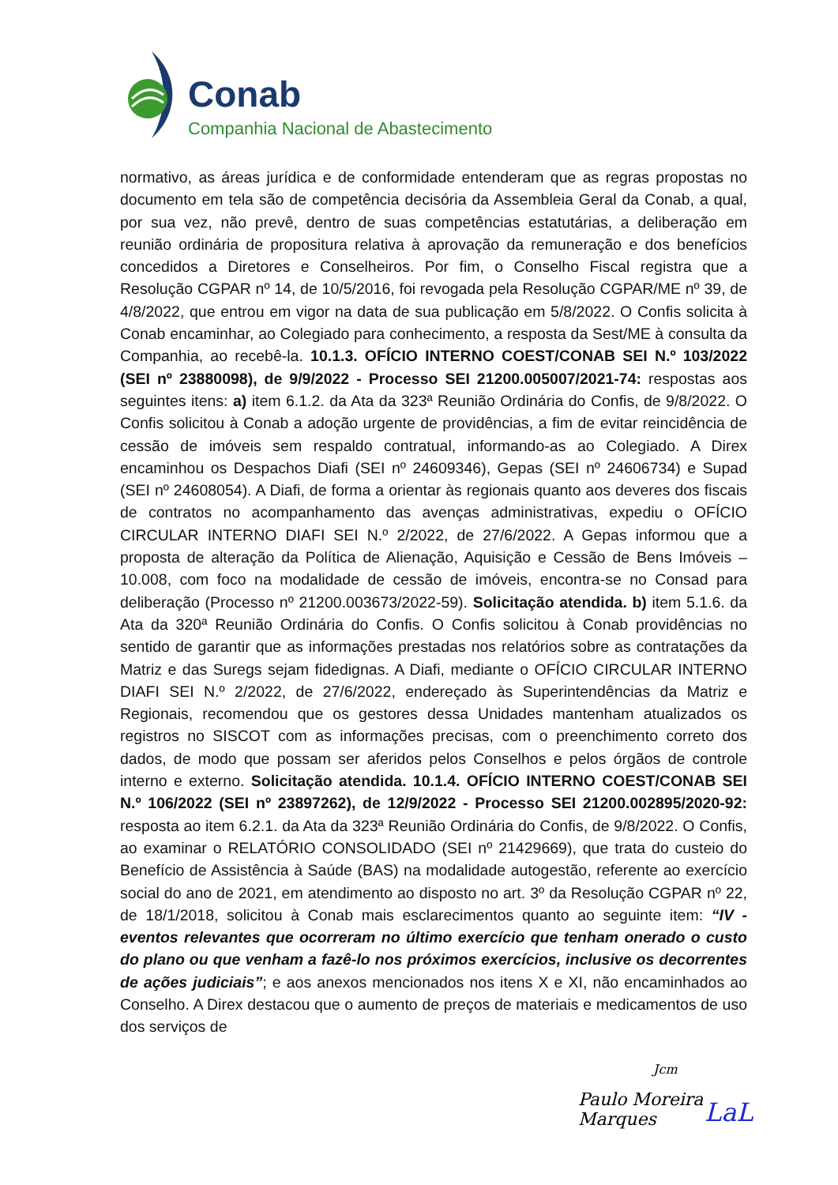Conab
Companhia Nacional de Abastecimento
normativo, as áreas jurídica e de conformidade entenderam que as regras propostas no documento em tela são de competência decisória da Assembleia Geral da Conab, a qual, por sua vez, não prevê, dentro de suas competências estatutárias, a deliberação em reunião ordinária de propositura relativa à aprovação da remuneração e dos benefícios concedidos a Diretores e Conselheiros. Por fim, o Conselho Fiscal registra que a Resolução CGPAR nº 14, de 10/5/2016, foi revogada pela Resolução CGPAR/ME nº 39, de 4/8/2022, que entrou em vigor na data de sua publicação em 5/8/2022. O Confis solicita à Conab encaminhar, ao Colegiado para conhecimento, a resposta da Sest/ME à consulta da Companhia, ao recebê-la. 10.1.3. OFÍCIO INTERNO COEST/CONAB SEI N.º 103/2022 (SEI nº 23880098), de 9/9/2022 - Processo SEI 21200.005007/2021-74: respostas aos seguintes itens: a) item 6.1.2. da Ata da 323ª Reunião Ordinária do Confis, de 9/8/2022. O Confis solicitou à Conab a adoção urgente de providências, a fim de evitar reincidência de cessão de imóveis sem respaldo contratual, informando-as ao Colegiado. A Direx encaminhou os Despachos Diafi (SEI nº 24609346), Gepas (SEI nº 24606734) e Supad (SEI nº 24608054). A Diafi, de forma a orientar às regionais quanto aos deveres dos fiscais de contratos no acompanhamento das avenças administrativas, expediu o OFÍCIO CIRCULAR INTERNO DIAFI SEI N.º 2/2022, de 27/6/2022. A Gepas informou que a proposta de alteração da Política de Alienação, Aquisição e Cessão de Bens Imóveis – 10.008, com foco na modalidade de cessão de imóveis, encontra-se no Consad para deliberação (Processo nº 21200.003673/2022-59). Solicitação atendida. b) item 5.1.6. da Ata da 320ª Reunião Ordinária do Confis. O Confis solicitou à Conab providências no sentido de garantir que as informações prestadas nos relatórios sobre as contratações da Matriz e das Suregs sejam fidedignas. A Diafi, mediante o OFÍCIO CIRCULAR INTERNO DIAFI SEI N.º 2/2022, de 27/6/2022, endereçado às Superintendências da Matriz e Regionais, recomendou que os gestores dessa Unidades mantenham atualizados os registros no SISCOT com as informações precisas, com o preenchimento correto dos dados, de modo que possam ser aferidos pelos Conselhos e pelos órgãos de controle interno e externo. Solicitação atendida. 10.1.4. OFÍCIO INTERNO COEST/CONAB SEI N.º 106/2022 (SEI nº 23897262), de 12/9/2022 - Processo SEI 21200.002895/2020-92: resposta ao item 6.2.1. da Ata da 323ª Reunião Ordinária do Confis, de 9/8/2022. O Confis, ao examinar o RELATÓRIO CONSOLIDADO (SEI nº 21429669), que trata do custeio do Benefício de Assistência à Saúde (BAS) na modalidade autogestão, referente ao exercício social do ano de 2021, em atendimento ao disposto no art. 3º da Resolução CGPAR nº 22, de 18/1/2018, solicitou à Conab mais esclarecimentos quanto ao seguinte item: “IV - eventos relevantes que ocorreram no último exercício que tenham onerado o custo do plano ou que venham a fazê-lo nos próximos exercícios, inclusive os decorrentes de ações judiciais”; e aos anexos mencionados nos itens X e XI, não encaminhados ao Conselho. A Direx destacou que o aumento de preços de materiais e medicamentos de uso dos serviços de
Jcm
Paulo Moreira Marques LaL